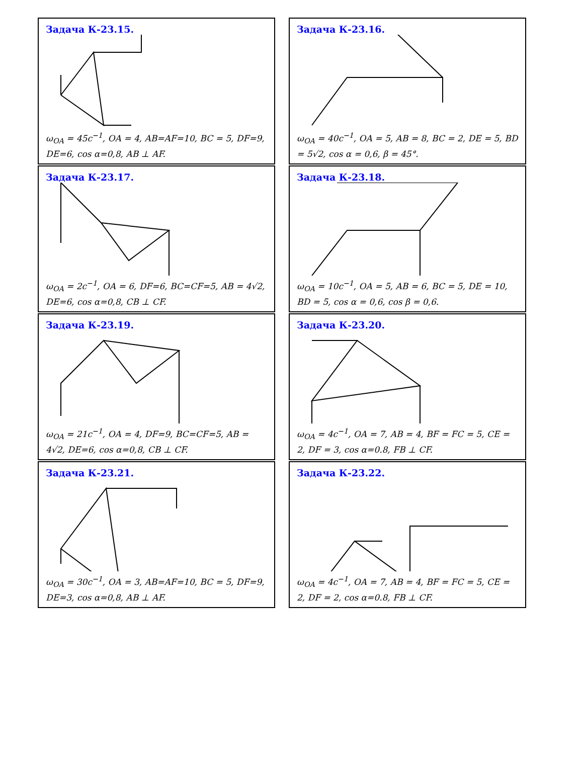Задача К-23.15.
ω<sub>OA</sub> = 45c<sup>−1</sup>, OA = 4, AB=AF=10, BC = 5, DF=9, DE=6, cos α=0,8, AB ⊥ AF.
Задача К-23.16.
ω<sub>OA</sub> = 40c<sup>−1</sup>, OA = 5, AB = 8, BC = 2, DE = 5, BD = 5√2, cos α = 0,6, β = 45°.
Задача К-23.17.
ω<sub>OA</sub> = 2c<sup>−1</sup>, OA = 6, DF=6, BC=CF=5, AB = 4√2, DE=6, cos α=0,8, CB ⊥ CF.
Задача К-23.18.
ω<sub>OA</sub> = 10c<sup>−1</sup>, OA = 5, AB = 6, BC = 5, DE = 10, BD = 5, cos α = 0,6, cos β = 0,6.
Задача К-23.19.
ω<sub>OA</sub> = 21c<sup>−1</sup>, OA = 4, DF=9, BC=CF=5, AB = 4√2, DE=6, cos α=0,8, CB ⊥ CF.
Задача К-23.20.
ω<sub>OA</sub> = 4c<sup>−1</sup>, OA = 7, AB = 4, BF = FC = 5, CE = 2, DF = 3, cos α=0.8, FB ⊥ CF.
Задача К-23.21.
ω<sub>OA</sub> = 30c<sup>−1</sup>, OA = 3, AB=AF=10, BC = 5, DF=9, DE=3, cos α=0,8, AB ⊥ AF.
Задача К-23.22.
ω<sub>OA</sub> = 4c<sup>−1</sup>, OA = 7, AB = 4, BF = FC = 5, CE = 2, DF = 2, cos α=0.8, FB ⊥ CF.